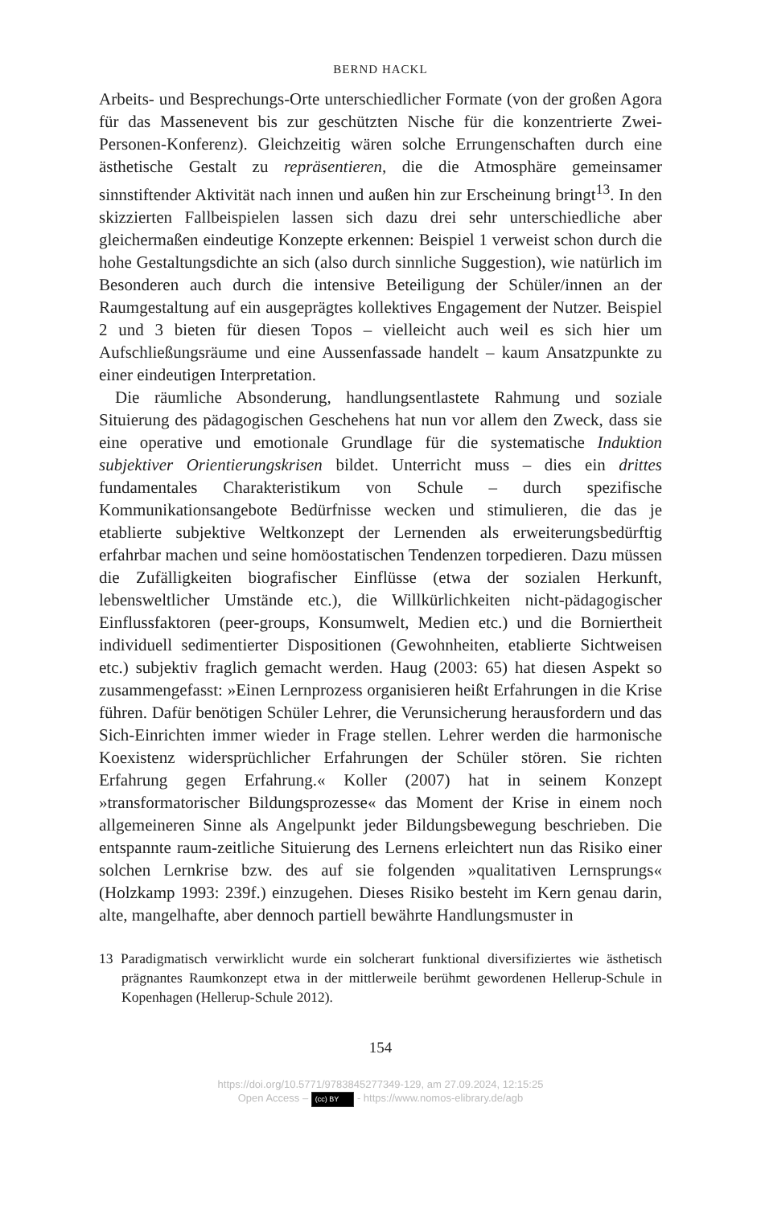BERND HACKL
Arbeits- und Besprechungs-Orte unterschiedlicher Formate (von der großen Agora für das Massenevent bis zur geschützten Nische für die konzentrierte Zwei-Personen-Konferenz). Gleichzeitig wären solche Errungenschaften durch eine ästhetische Gestalt zu repräsentieren, die die Atmosphäre gemeinsamer sinnstiftender Aktivität nach innen und außen hin zur Erscheinung bringt<sup>13</sup>. In den skizzierten Fallbeispielen lassen sich dazu drei sehr unterschiedliche aber gleichermaßen eindeutige Konzepte erkennen: Beispiel 1 verweist schon durch die hohe Gestaltungsdichte an sich (also durch sinnliche Suggestion), wie natürlich im Besonderen auch durch die intensive Beteiligung der Schüler/innen an der Raumgestaltung auf ein ausgeprägtes kollektives Engagement der Nutzer. Beispiel 2 und 3 bieten für diesen Topos – vielleicht auch weil es sich hier um Aufschließungsräume und eine Aussenfassade handelt – kaum Ansatzpunkte zu einer eindeutigen Interpretation.
Die räumliche Absonderung, handlungsentlastete Rahmung und soziale Situierung des pädagogischen Geschehens hat nun vor allem den Zweck, dass sie eine operative und emotionale Grundlage für die systematische Induktion subjektiver Orientierungskrisen bildet. Unterricht muss – dies ein drittes fundamentales Charakteristikum von Schule – durch spezifische Kommunikationsangebote Bedürfnisse wecken und stimulieren, die das je etablierte subjektive Weltkonzept der Lernenden als erweiterungsbedürftig erfahrbar machen und seine homöostatischen Tendenzen torpedieren. Dazu müssen die Zufälligkeiten biografischer Einflüsse (etwa der sozialen Herkunft, lebensweltlicher Umstände etc.), die Willkürlichkeiten nicht-pädagogischer Einflussfaktoren (peer-groups, Konsumwelt, Medien etc.) und die Borniertheit individuell sedimentierter Dispositionen (Gewohnheiten, etablierte Sichtweisen etc.) subjektiv fraglich gemacht werden. Haug (2003: 65) hat diesen Aspekt so zusammengefasst: »Einen Lernprozess organisieren heißt Erfahrungen in die Krise führen. Dafür benötigen Schüler Lehrer, die Verunsicherung herausfordern und das Sich-Einrichten immer wieder in Frage stellen. Lehrer werden die harmonische Koexistenz widersprüchlicher Erfahrungen der Schüler stören. Sie richten Erfahrung gegen Erfahrung.« Koller (2007) hat in seinem Konzept »transformatorischer Bildungsprozesse« das Moment der Krise in einem noch allgemeineren Sinne als Angelpunkt jeder Bildungsbewegung beschrieben. Die entspannte raum-zeitliche Situierung des Lernens erleichtert nun das Risiko einer solchen Lernkrise bzw. des auf sie folgenden »qualitativen Lernsprungs« (Holzkamp 1993: 239f.) einzugehen. Dieses Risiko besteht im Kern genau darin, alte, mangelhafte, aber dennoch partiell bewährte Handlungsmuster in
13 Paradigmatisch verwirklicht wurde ein solcherart funktional diversifiziertes wie ästhetisch prägnantes Raumkonzept etwa in der mittlerweile berühmt gewordenen Hellerup-Schule in Kopenhagen (Hellerup-Schule 2012).
154
https://doi.org/10.5771/9783845277349-129, am 27.09.2024, 12:15:25
Open Access – (cc) BY - https://www.nomos-elibrary.de/agb